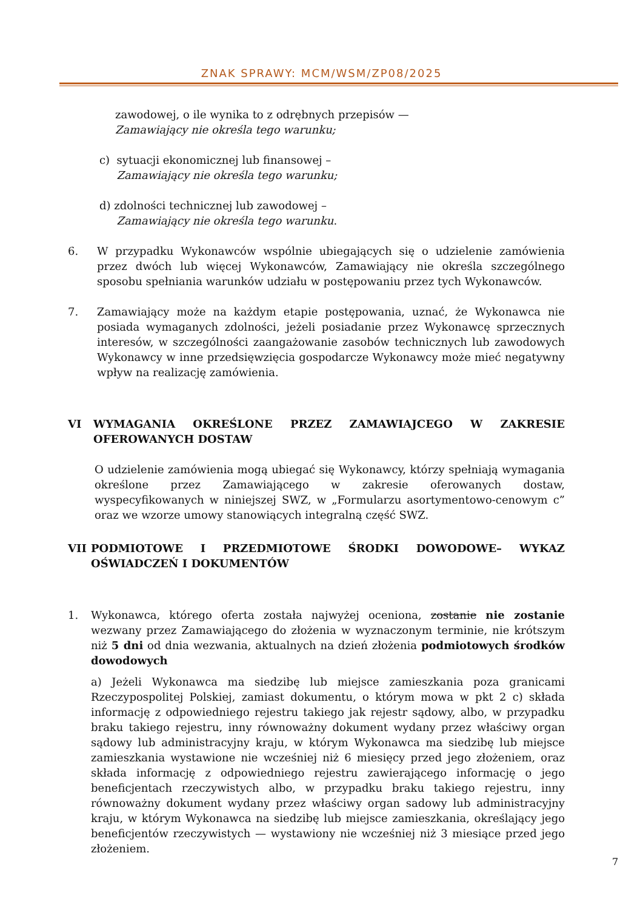ZNAK SPRAWY: MCM/WSM/ZP08/2025
zawodowej, o ile wynika to z odrębnych przepisów —
Zamawiający nie określa tego warunku;
c) sytuacji ekonomicznej lub finansowej –
Zamawiający nie określa tego warunku;
d) zdolności technicznej lub zawodowej –
Zamawiający nie określa tego warunku.
6. W przypadku Wykonawców wspólnie ubiegających się o udzielenie zamówienia przez dwóch lub więcej Wykonawców, Zamawiający nie określa szczególnego sposobu spełniania warunków udziału w postępowaniu przez tych Wykonawców.
7. Zamawiający może na każdym etapie postępowania, uznać, że Wykonawca nie posiada wymaganych zdolności, jeżeli posiadanie przez Wykonawcę sprzecznych interesów, w szczególności zaangażowanie zasobów technicznych lub zawodowych Wykonawcy w inne przedsięwzięcia gospodarcze Wykonawcy może mieć negatywny wpływ na realizację zamówienia.
VI WYMAGANIA OKREŚLONE PRZEZ ZAMAWIAJCEGO W ZAKRESIE OFEROWANYCH DOSTAW
O udzielenie zamówienia mogą ubiegać się Wykonawcy, którzy spełniają wymagania określone przez Zamawiającego w zakresie oferowanych dostaw, wyspecyfikowanych w niniejszej SWZ, w „Formularzu asortymentowo-cenowym c” oraz we wzorze umowy stanowiących integralną część SWZ.
VII PODMIOTOWE I PRZEDMIOTOWE ŚRODKI DOWODOWE– WYKAZ OŚWIADCZEŃ I DOKUMENTÓW
1. Wykonawca, którego oferta została najwyżej oceniona, zostanie nie zostanie wezwany przez Zamawiającego do złożenia w wyznaczonym terminie, nie krótszym niż 5 dni od dnia wezwania, aktualnych na dzień złożenia podmiotowych środków dowodowych
a) Jeżeli Wykonawca ma siedzibę lub miejsce zamieszkania poza granicami Rzeczypospolitej Polskiej, zamiast dokumentu, o którym mowa w pkt 2 c) składa informację z odpowiedniego rejestru takiego jak rejestr sądowy, albo, w przypadku braku takiego rejestru, inny równoważny dokument wydany przez właściwy organ sądowy lub administracyjny kraju, w którym Wykonawca ma siedzibę lub miejsce zamieszkania wystawione nie wcześniej niż 6 miesięcy przed jego złożeniem, oraz składa informację z odpowiedniego rejestru zawierającego informację o jego beneficjentach rzeczywistych albo, w przypadku braku takiego rejestru, inny równoważny dokument wydany przez właściwy organ sadowy lub administracyjny kraju, w którym Wykonawca na siedzibę lub miejsce zamieszkania, określający jego beneficjentów rzeczywistych — wystawiony nie wcześniej niż 3 miesiące przed jego złożeniem.
7